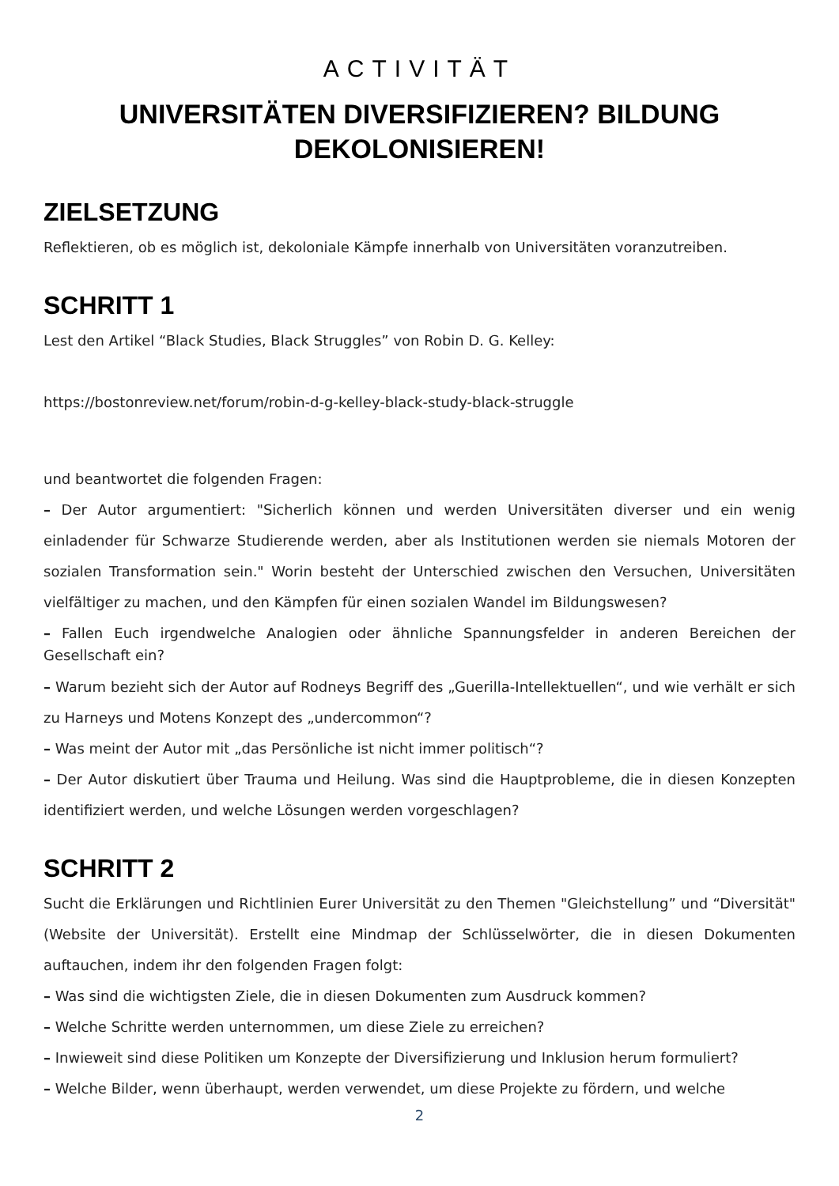ACTIVITÄT
UNIVERSITÄTEN DIVERSIFIZIEREN? BILDUNG
DEKOLONISIEREN!
ZIELSETZUNG
Reflektieren, ob es möglich ist, dekoloniale Kämpfe innerhalb von Universitäten voranzutreiben.
SCHRITT 1
Lest den Artikel “Black Studies, Black Struggles” von Robin D. G. Kelley:
https://bostonreview.net/forum/robin-d-g-kelley-black-study-black-struggle
und beantwortet die folgenden Fragen:
– Der Autor argumentiert: "Sicherlich können und werden Universitäten diverser und ein wenig einladender für Schwarze Studierende werden, aber als Institutionen werden sie niemals Motoren der sozialen Transformation sein." Worin besteht der Unterschied zwischen den Versuchen, Universitäten vielfältiger zu machen, und den Kämpfen für einen sozialen Wandel im Bildungswesen?
– Fallen Euch irgendwelche Analogien oder ähnliche Spannungsfelder in anderen Bereichen der Gesellschaft ein?
– Warum bezieht sich der Autor auf Rodneys Begriff des „Guerilla-Intellektuellen“, und wie verhält er sich zu Harneys und Motens Konzept des „undercommon“?
– Was meint der Autor mit „das Persönliche ist nicht immer politisch“?
– Der Autor diskutiert über Trauma und Heilung. Was sind die Hauptprobleme, die in diesen Konzepten identifiziert werden, und welche Lösungen werden vorgeschlagen?
SCHRITT 2
Sucht die Erklärungen und Richtlinien Eurer Universität zu den Themen "Gleichstellung” und “Diversität" (Website der Universität). Erstellt eine Mindmap der Schlüsselwörter, die in diesen Dokumenten auftauchen, indem ihr den folgenden Fragen folgt:
– Was sind die wichtigsten Ziele, die in diesen Dokumenten zum Ausdruck kommen?
– Welche Schritte werden unternommen, um diese Ziele zu erreichen?
– Inwieweit sind diese Politiken um Konzepte der Diversifizierung und Inklusion herum formuliert?
– Welche Bilder, wenn überhaupt, werden verwendet, um diese Projekte zu fördern, und welche
2